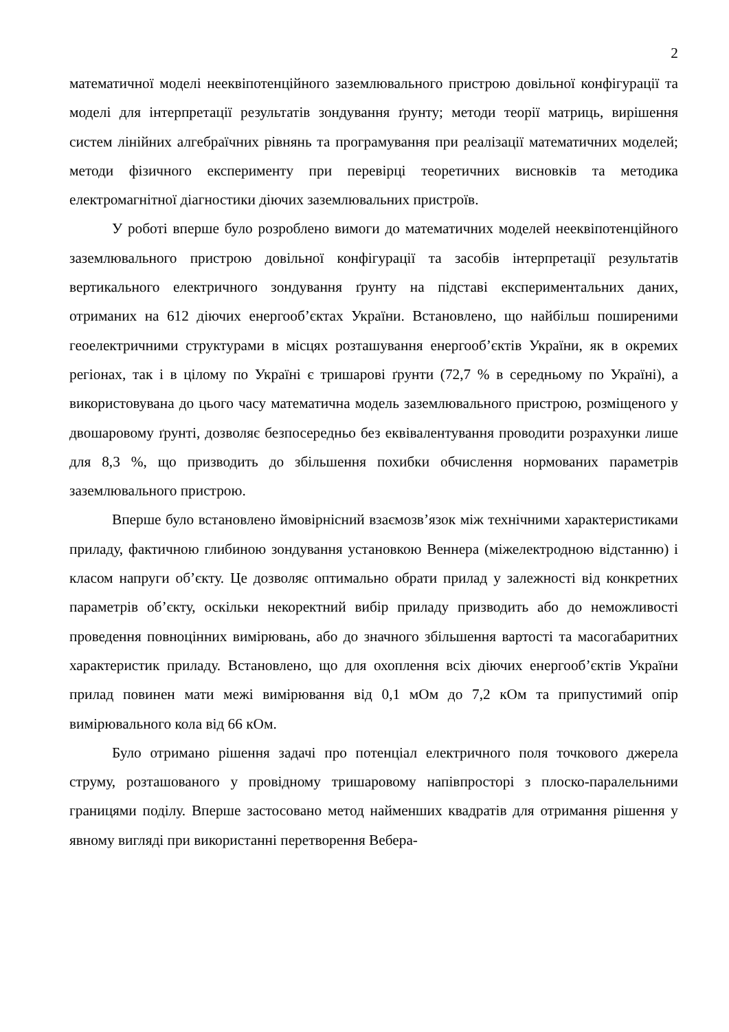2
математичної моделі нееквіпотенційного заземлювального пристрою довільної конфігурації та моделі для інтерпретації результатів зондування ґрунту; методи теорії матриць, вирішення систем лінійних алгебраїчних рівнянь та програмування при реалізації математичних моделей; методи фізичного експерименту при перевірці теоретичних висновків та методика електромагнітної діагностики діючих заземлювальних пристроїв.
У роботі вперше було розроблено вимоги до математичних моделей нееквіпотенційного заземлювального пристрою довільної конфігурації та засобів інтерпретації результатів вертикального електричного зондування ґрунту на підставі експериментальних даних, отриманих на 612 діючих енергооб’єктах України. Встановлено, що найбільш поширеними геоелектричними структурами в місцях розташування енергооб’єктів України, як в окремих регіонах, так і в цілому по Україні є тришарові ґрунти (72,7 % в середньому по Україні), а використовувана до цього часу математична модель заземлювального пристрою, розміщеного у двошаровому ґрунті, дозволяє безпосередньо без еквівалентування проводити розрахунки лише для 8,3 %, що призводить до збільшення похибки обчислення нормованих параметрів заземлювального пристрою.
Вперше було встановлено ймовірнісний взаємозв’язок між технічними характеристиками приладу, фактичною глибиною зондування установкою Веннера (міжелектродною відстанню) і класом напруги об’єкту. Це дозволяє оптимально обрати прилад у залежності від конкретних параметрів об’єкту, оскільки некоректний вибір приладу призводить або до неможливості проведення повноцінних вимірювань, або до значного збільшення вартості та масогабаритних характеристик приладу. Встановлено, що для охоплення всіх діючих енергооб’єктів України прилад повинен мати межі вимірювання від 0,1 мОм до 7,2 кОм та припустимий опір вимірювального кола від 66 кОм.
Було отримано рішення задачі про потенціал електричного поля точкового джерела струму, розташованого у провідному тришаровому напівпросторі з плоско-паралельними границями поділу. Вперше застосовано метод найменших квадратів для отримання рішення у явному вигляді при використанні перетворення Вебера-